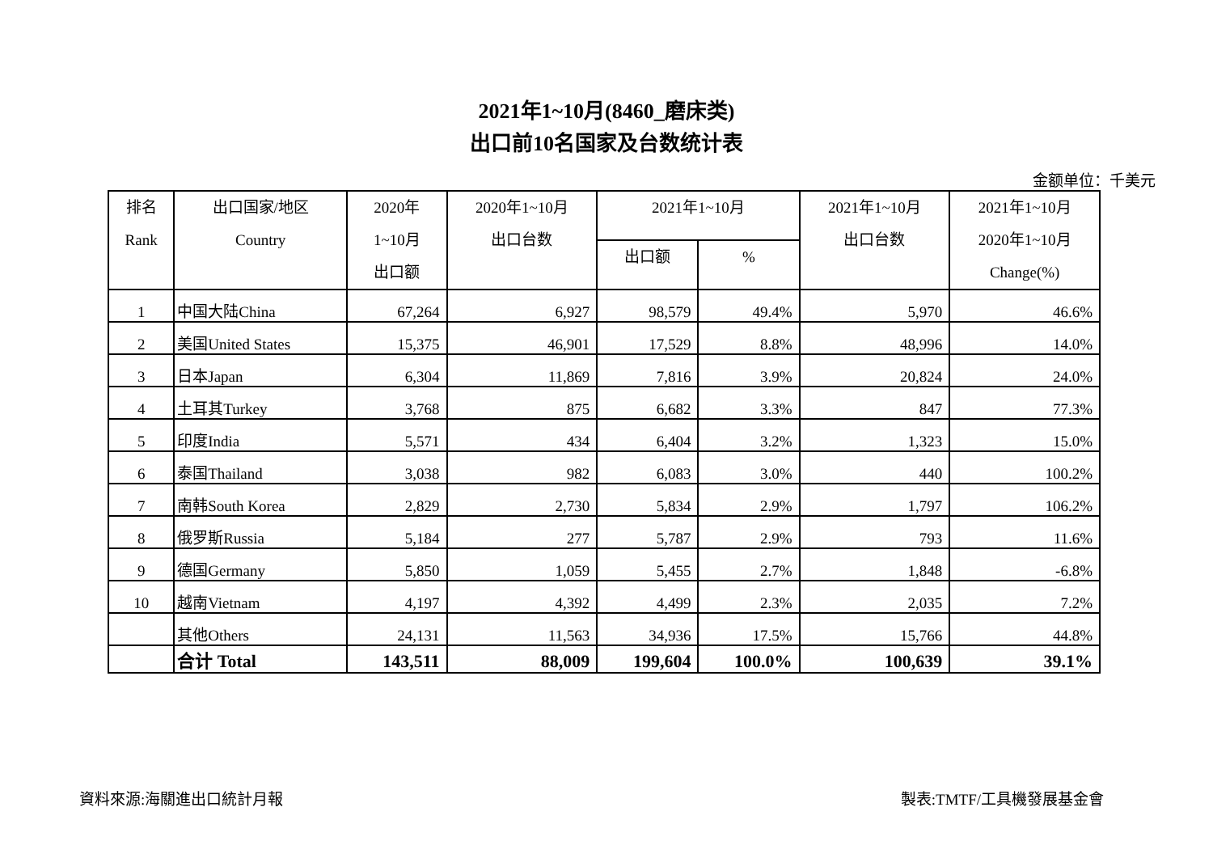2021年1~10月(8460_磨床类)
出口前10名国家及台数统计表
金额单位：千美元
| 排名 Rank | 出口国家/地区 Country | 2020年 1~10月 出口额 | 2020年1~10月 出口台数 | 2021年1~10月 | | 2021年1~10月 出口台数 | 2021年1~10月 2020年1~10月 Change(%) |
| --- | --- | --- | --- | --- | --- | --- | --- |
| | | | | 出口额 | % | | |
| 1 | 中国大陆China | 67,264 | 6,927 | 98,579 | 49.4% | 5,970 | 46.6% |
| 2 | 美国United States | 15,375 | 46,901 | 17,529 | 8.8% | 48,996 | 14.0% |
| 3 | 日本Japan | 6,304 | 11,869 | 7,816 | 3.9% | 20,824 | 24.0% |
| 4 | 土耳其Turkey | 3,768 | 875 | 6,682 | 3.3% | 847 | 77.3% |
| 5 | 印度India | 5,571 | 434 | 6,404 | 3.2% | 1,323 | 15.0% |
| 6 | 泰国Thailand | 3,038 | 982 | 6,083 | 3.0% | 440 | 100.2% |
| 7 | 南韩South Korea | 2,829 | 2,730 | 5,834 | 2.9% | 1,797 | 106.2% |
| 8 | 俄罗斯Russia | 5,184 | 277 | 5,787 | 2.9% | 793 | 11.6% |
| 9 | 德国Germany | 5,850 | 1,059 | 5,455 | 2.7% | 1,848 | -6.8% |
| 10 | 越南Vietnam | 4,197 | 4,392 | 4,499 | 2.3% | 2,035 | 7.2% |
| | 其他Others | 24,131 | 11,563 | 34,936 | 17.5% | 15,766 | 44.8% |
| | 合计 Total | 143,511 | 88,009 | 199,604 | 100.0% | 100,639 | 39.1% |
資料來源:海關進出口統計月報 製表:TMTF/工具機發展基金會